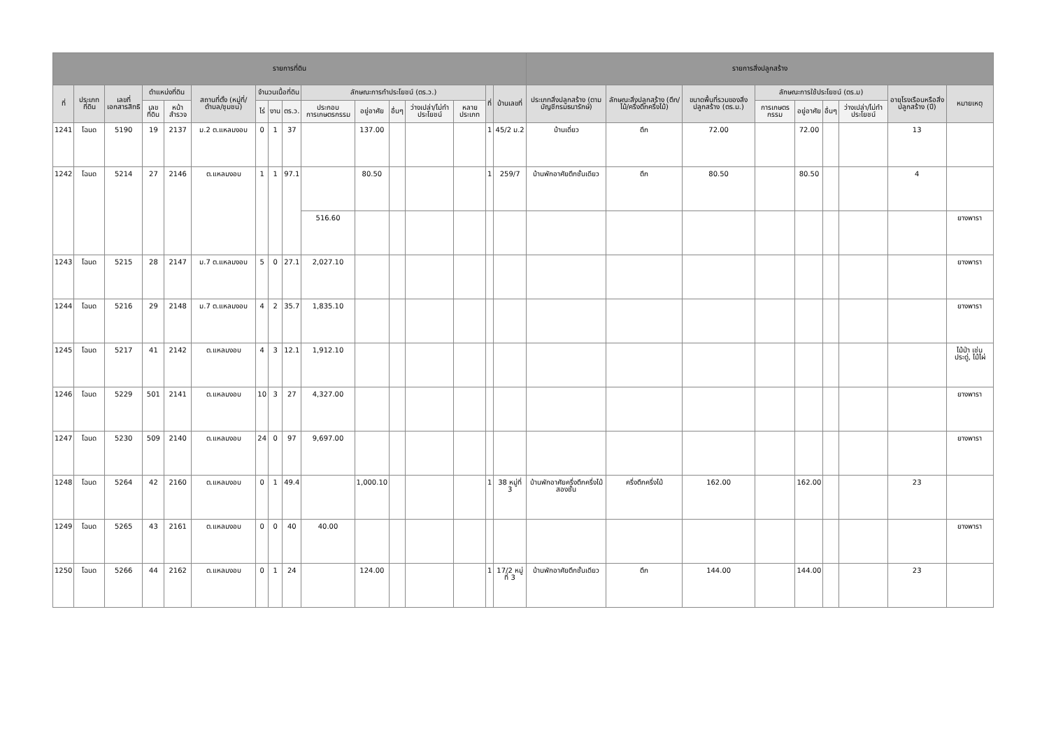| รายการที่ดิน | | | | | | | | | | | | | | | | รายการสิ่งปลูกสร้าง | | | | | | | | |
| --- | --- | --- | --- | --- | --- | --- | --- | --- | --- | --- | --- | --- | --- | --- | --- | --- | --- | --- | --- | --- | --- | --- | --- | --- |
| ที่ | ประเภทที่ดิน | เลขที่เอกสารสิทธิ | ตำแหน่งที่ดิน | | สถานที่ตั้ง (หมู่ที่/ตำบล/ชุมชน) | จำนวนเนื้อที่ดิน | | | ลักษณะการทำประโยชน์ (ตร.ว.) | | | | | ที่ | บ้านเลขที่ | ประเภทสิ่งปลูกสร้าง (ตามบัญชีกรมธนารักษ์) | ลักษณะสิ่งปลูกสร้าง (ตึก/ไม้/ครึ่งตึกครึ่งไม้) | ขนาดพื้นที่รวมของสิ่งปลูกสร้าง (ตร.ม.) | ลักษณะการใช้ประโยชน์ (ตร.ม) | | | | อายุโรงเรือนหรือสิ่งปลูกสร้าง (ปี) | หมายเหตุ |
| | | | เลขที่ดิน | หน้าสำรวจ | | ไร่ | งาน | ตร.ว. | ประกอบการเกษตรกรรม | อยู่อาศัย | อื่นๆ | ว่างเปล่า/ไม่ทำประโยชน์ | หลายประเภท | | | | | | การเกษตรกรรม | อยู่อาศัย | อื่นๆ | ว่างเปล่า/ไม่ทำประโยชน์ | | |
| 1241 | โฉนด | 5190 | 19 | 2137 | ม.2 ต.แหลมงอบ | 0 | 1 | 37 | | 137.00 | | | | 1 | 45/2 ม.2 | บ้านเดี่ยว | ตึก | 72.00 | | 72.00 | | | 13 | |
| 1242 | โฉนด | 5214 | 27 | 2146 | ต.แหลมงอบ | 1 | 1 | 97.1 | | 80.50 | | | | 1 | 259/7 | บ้านพักอาศัยตึกชั้นเดียว | ตึก | 80.50 | | 80.50 | | | 4 | |
| | | | | | | | | | 516.60 | | | | | | | | | | | | | | | ยางพารา |
| 1243 | โฉนด | 5215 | 28 | 2147 | ม.7 ต.แหลมงอบ | 5 | 0 | 27.1 | 2,027.10 | | | | | | | | | | | | | | | ยางพารา |
| 1244 | โฉนด | 5216 | 29 | 2148 | ม.7 ต.แหลมงอบ | 4 | 2 | 35.7 | 1,835.10 | | | | | | | | | | | | | | | ยางพารา |
| 1245 | โฉนด | 5217 | 41 | 2142 | ต.แหลมงอบ | 4 | 3 | 12.1 | 1,912.10 | | | | | | | | | | | | | | | ไม้ป่า เช่น ประดู่, ไม้ไผ่ |
| 1246 | โฉนด | 5229 | 501 | 2141 | ต.แหลมงอบ | 10 | 3 | 27 | 4,327.00 | | | | | | | | | | | | | | | ยางพารา |
| 1247 | โฉนด | 5230 | 509 | 2140 | ต.แหลมงอบ | 24 | 0 | 97 | 9,697.00 | | | | | | | | | | | | | | | ยางพารา |
| 1248 | โฉนด | 5264 | 42 | 2160 | ต.แหลมงอบ | 0 | 1 | 49.4 | | 1,000.10 | | | | 1 | 38 หมู่ที่ 3 | บ้านพักอาศัยครึ่งตึกครึ่งไม้สองชั้น | ครึ่งตึกครึ่งไม้ | 162.00 | | 162.00 | | | 23 | |
| 1249 | โฉนด | 5265 | 43 | 2161 | ต.แหลมงอบ | 0 | 0 | 40 | 40.00 | | | | | | | | | | | | | | | ยางพารา |
| 1250 | โฉนด | 5266 | 44 | 2162 | ต.แหลมงอบ | 0 | 1 | 24 | | 124.00 | | | | 1 | 17/2 หมู่ที่ 3 | บ้านพักอาศัยตึกชั้นเดียว | ตึก | 144.00 | | 144.00 | | | 23 | |